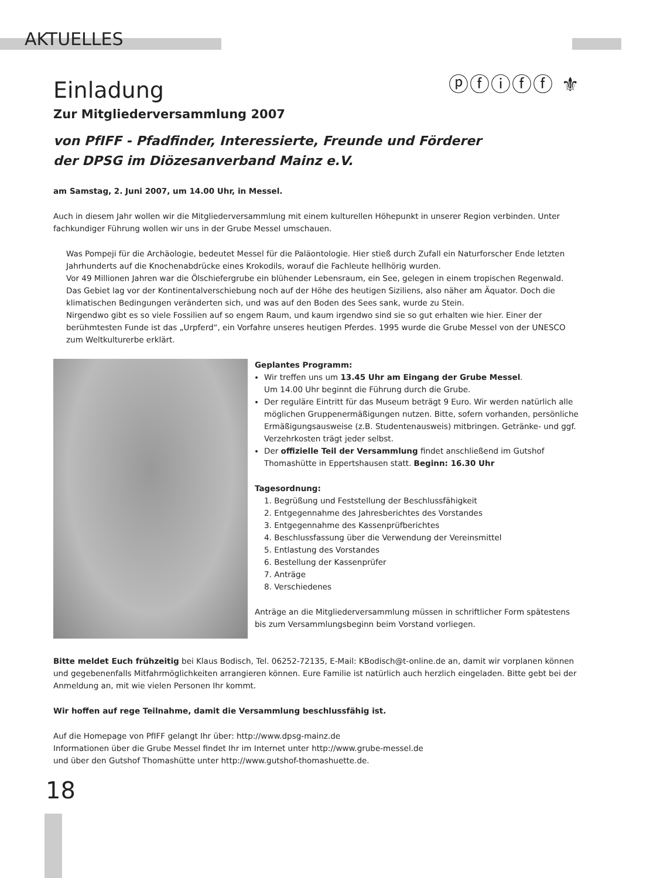AKTUELLES
ⓟⓕⓘⓕⓕ ⚜
Einladung
Zur Mitgliederversammlung 2007
von PfIFF - Pfadfinder, Interessierte, Freunde und Förderer
der DPSG im Diözesanverband Mainz e.V.
am Samstag, 2. Juni 2007, um 14.00 Uhr, in Messel.
Auch in diesem Jahr wollen wir die Mitgliederversammlung mit einem kulturellen Höhepunkt in unserer Region verbinden. Unter fachkundiger Führung wollen wir uns in der Grube Messel umschauen.
Was Pompeji für die Archäologie, bedeutet Messel für die Paläontologie. Hier stieß durch Zufall ein Naturforscher Ende letzten Jahrhunderts auf die Knochenabdrücke eines Krokodils, worauf die Fachleute hellhörig wurden.
Vor 49 Millionen Jahren war die Ölschiefergrube ein blühender Lebensraum, ein See, gelegen in einem tropischen Regenwald. Das Gebiet lag vor der Kontinentalverschiebung noch auf der Höhe des heutigen Siziliens, also näher am Äquator. Doch die klimatischen Bedingungen veränderten sich, und was auf den Boden des Sees sank, wurde zu Stein.
Nirgendwo gibt es so viele Fossilien auf so engem Raum, und kaum irgendwo sind sie so gut erhalten wie hier. Einer der berühmtesten Funde ist das „Urpferd“, ein Vorfahre unseres heutigen Pferdes. 1995 wurde die Grube Messel von der UNESCO zum Weltkulturerbe erklärt.
Geplantes Programm:
Wir treffen uns um 13.45 Uhr am Eingang der Grube Messel.
Um 14.00 Uhr beginnt die Führung durch die Grube.
Der reguläre Eintritt für das Museum beträgt 9 Euro. Wir werden natürlich alle möglichen Gruppenermäßigungen nutzen. Bitte, sofern vorhanden, persönliche Ermäßigungsausweise (z.B. Studentenausweis) mitbringen. Getränke- und ggf. Verzehrkosten trägt jeder selbst.
Der offizielle Teil der Versammlung findet anschließend im Gutshof Thomashütte in Eppertshausen statt. Beginn: 16.30 Uhr
Tagesordnung:
1. Begrüßung und Feststellung der Beschlussfähigkeit
2. Entgegennahme des Jahresberichtes des Vorstandes
3. Entgegennahme des Kassenprüfberichtes
4. Beschlussfassung über die Verwendung der Vereinsmittel
5. Entlastung des Vorstandes
6. Bestellung der Kassenprüfer
7. Anträge
8. Verschiedenes
Anträge an die Mitgliederversammlung müssen in schriftlicher Form spätestens bis zum Versammlungsbeginn beim Vorstand vorliegen.
Bitte meldet Euch frühzeitig bei Klaus Bodisch, Tel. 06252-72135, E-Mail: KBodisch@t-online.de an, damit wir vorplanen können und gegebenenfalls Mitfahrmöglichkeiten arrangieren können. Eure Familie ist natürlich auch herzlich eingeladen. Bitte gebt bei der Anmeldung an, mit wie vielen Personen Ihr kommt.
Wir hoffen auf rege Teilnahme, damit die Versammlung beschlussfähig ist.
Auf die Homepage von PfIFF gelangt Ihr über: http://www.dpsg-mainz.de
Informationen über die Grube Messel findet Ihr im Internet unter http://www.grube-messel.de
und über den Gutshof Thomashütte unter http://www.gutshof-thomashuette.de.
18